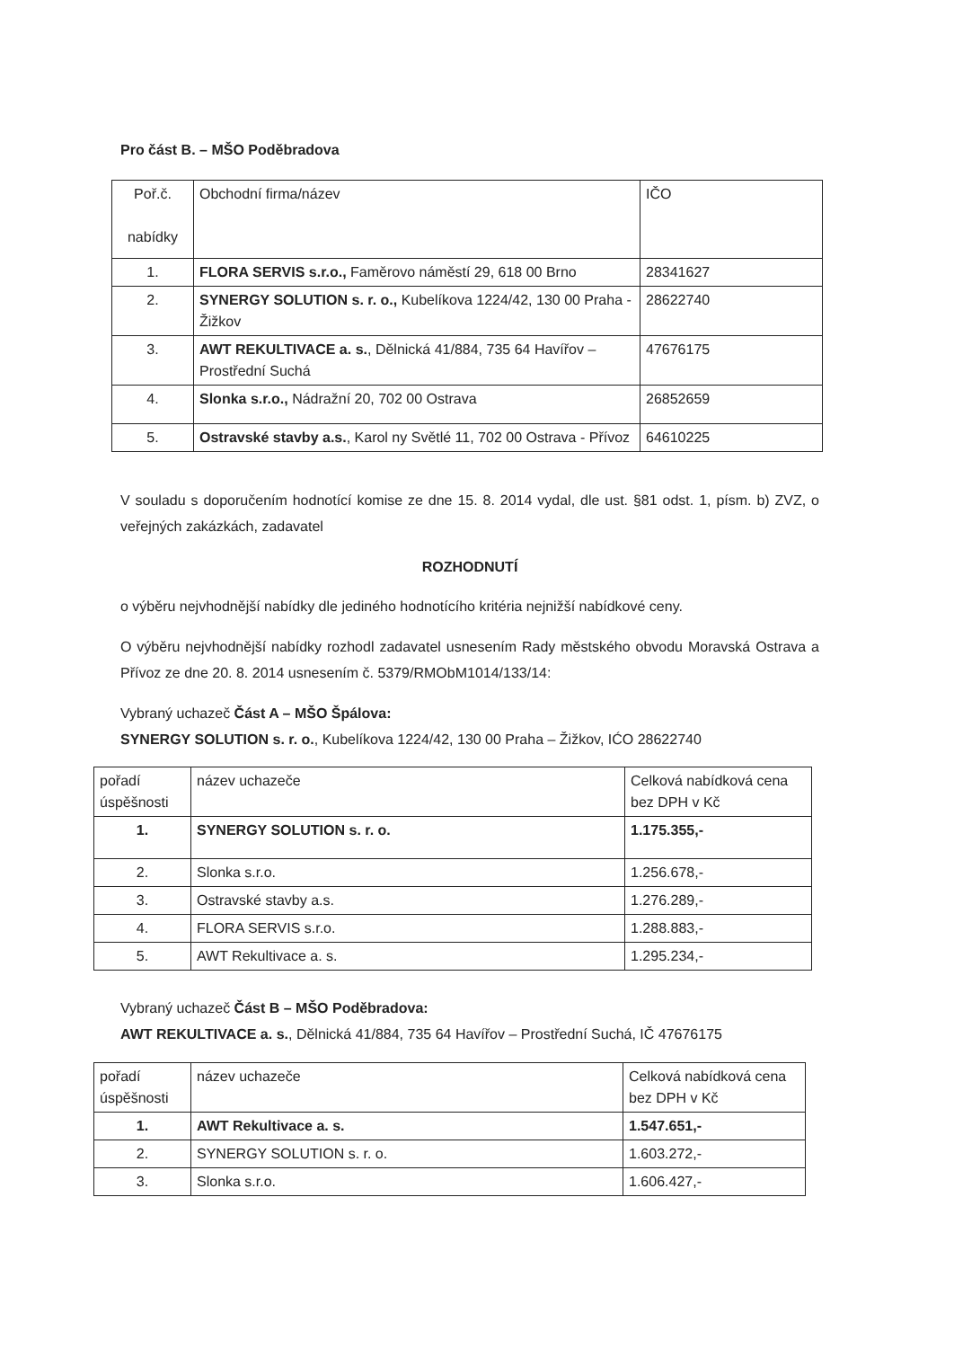Pro část B. – MŠO Poděbradova
| Poř.č. nabídky | Obchodní firma/název | IČO |
| 1. | FLORA SERVIS s.r.o., Faměrovo náměstí 29, 618 00 Brno | 28341627 |
| 2. | SYNERGY SOLUTION s. r. o., Kubelíkova 1224/42, 130 00 Praha - Žižkov | 28622740 |
| 3. | AWT REKULTIVACE a. s. , Dělnická 41/884, 735 64 Havířov – Prostřední Suchá | 47676175 |
| 4. | Slonka s.r.o., Nádražní 20, 702 00 Ostrava | 26852659 |
| 5. | Ostravské stavby a.s. , Karol ny Světlé 11, 702 00 Ostrava - Přívoz | 64610225 |
V souladu s doporučením hodnotící komise ze dne 15. 8. 2014 vydal, dle ust. §81 odst. 1, písm. b) ZVZ, o veřejných zakázkách, zadavatel
ROZHODNUTÍ
o výběru nejvhodnější nabídky dle jediného hodnotícího kritéria nejnižší nabídkové ceny.
O výběru nejvhodnější nabídky rozhodl zadavatel usnesením Rady městského obvodu Moravská Ostrava a Přívoz ze dne 20. 8. 2014 usnesením č. 5379/RMObM1014/133/14:
Vybraný uchazeč Část A – MŠO Špálova:
SYNERGY SOLUTION s. r. o., Kubelíkova 1224/42, 130 00 Praha – Žižkov, IĆO 28622740
| pořadí úspěšnosti | název uchazeče | Celková nabídková cena bez DPH v Kč |
| 1. | SYNERGY SOLUTION s. r. o. | 1.175.355,- |
| 2. | Slonka s.r.o. | 1.256.678,- |
| 3. | Ostravské stavby a.s. | 1.276.289,- |
| 4. | FLORA SERVIS s.r.o. | 1.288.883,- |
| 5. | AWT Rekultivace a. s. | 1.295.234,- |
Vybraný uchazeč Část B – MŠO Poděbradova:
AWT REKULTIVACE a. s., Dělnická 41/884, 735 64 Havířov – Prostřední Suchá, IČ 47676175
| pořadí úspěšnosti | název uchazeče | Celková nabídková cena bez DPH v Kč |
| 1. | AWT Rekultivace a. s. | 1.547.651,- |
| 2. | SYNERGY SOLUTION s. r. o. | 1.603.272,- |
| 3. | Slonka s.r.o. | 1.606.427,- |